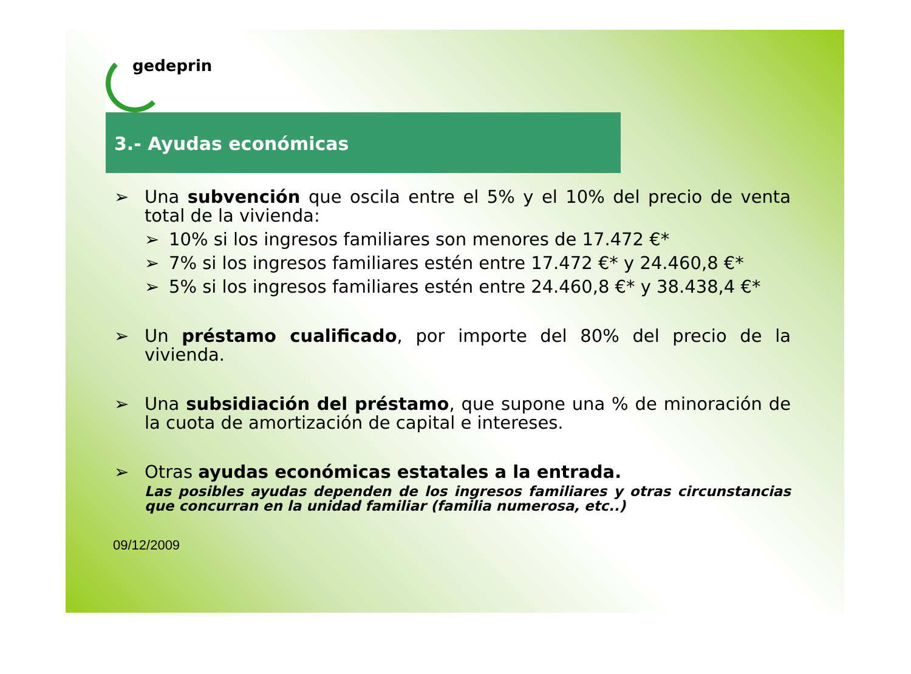gedeprin
3.- Ayudas económicas
➢ Una subvención que oscila entre el 5% y el 10% del precio de venta total de la vivienda:
➢ 10% si los ingresos familiares son menores de 17.472 €*
➢ 7% si los ingresos familiares estén entre 17.472 €* y 24.460,8 €*
➢ 5% si los ingresos familiares estén entre 24.460,8 €* y 38.438,4 €*
➢ Un préstamo cualificado, por importe del 80% del precio de la vivienda.
➢ Una subsidiación del préstamo, que supone una % de minoración de la cuota de amortización de capital e intereses.
➢ Otras ayudas económicas estatales a la entrada.
Las posibles ayudas dependen de los ingresos familiares y otras circunstancias que concurran en la unidad familiar (familia numerosa, etc..)
09/12/2009